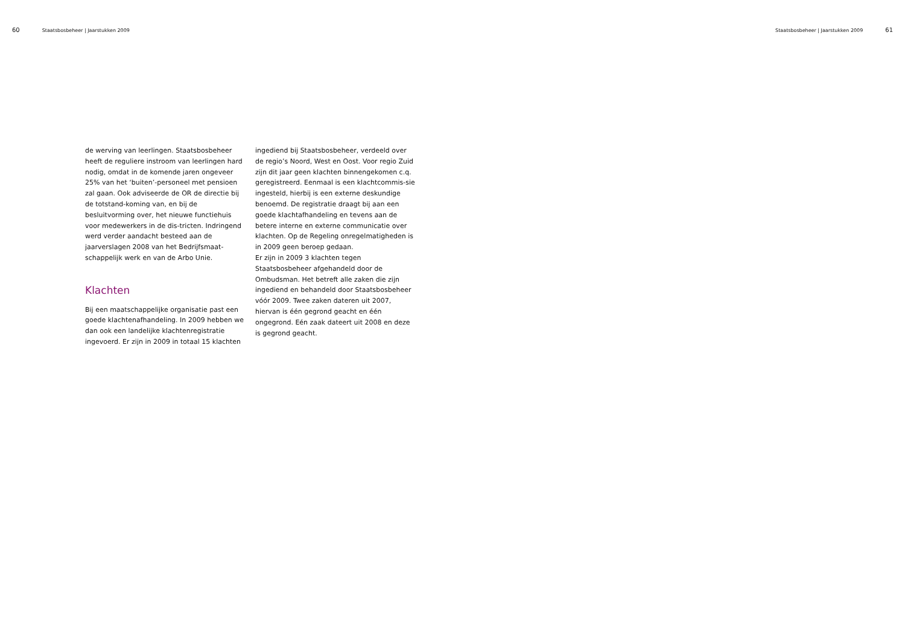60 Staatsbosbeheer | Jaarstukken 2009
Staatsbosbeheer | Jaarstukken 2009 61
de werving van leerlingen. Staatsbosbeheer heeft de reguliere instroom van leerlingen hard nodig, omdat in de komende jaren ongeveer 25% van het ‘buiten’-personeel met pensioen zal gaan. Ook adviseerde de OR de directie bij de totstand-koming van, en bij de besluitvorming over, het nieuwe functiehuis voor medewerkers in de dis-tricten. Indringend werd verder aandacht besteed aan de jaarverslagen 2008 van het Bedrijfsmaat-schappelijk werk en van de Arbo Unie.
Klachten
Bij een maatschappelijke organisatie past een goede klachtenafhandeling. In 2009 hebben we dan ook een landelijke klachtenregistratie ingevoerd. Er zijn in 2009 in totaal 15 klachten
ingediend bij Staatsbosbeheer, verdeeld over de regio’s Noord, West en Oost. Voor regio Zuid zijn dit jaar geen klachten binnengekomen c.q. geregistreerd. Eenmaal is een klachtcommis-sie ingesteld, hierbij is een externe deskundige benoemd. De registratie draagt bij aan een goede klachtafhandeling en tevens aan de betere interne en externe communicatie over klachten. Op de Regeling onregelmatigheden is in 2009 geen beroep gedaan.
Er zijn in 2009 3 klachten tegen Staatsbosbeheer afgehandeld door de Ombudsman. Het betreft alle zaken die zijn ingediend en behandeld door Staatsbosbeheer vóór 2009. Twee zaken dateren uit 2007, hiervan is één gegrond geacht en één ongegrond. Eén zaak dateert uit 2008 en deze is gegrond geacht.